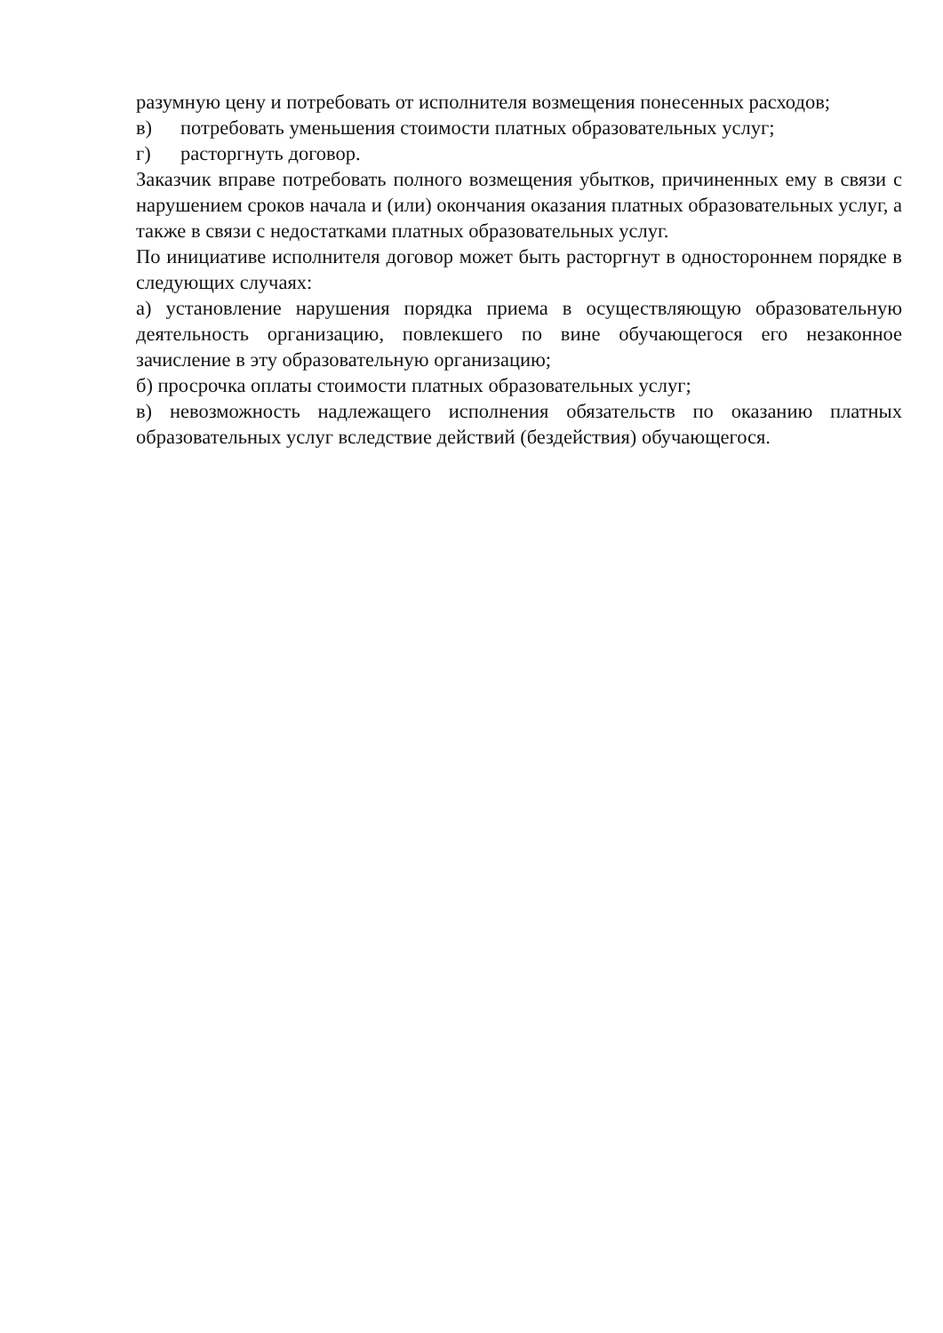разумную цену и потребовать от исполнителя возмещения понесенных расходов;
в) потребовать уменьшения стоимости платных образовательных услуг;
г) расторгнуть договор.
Заказчик вправе потребовать полного возмещения убытков, причиненных ему в связи с нарушением сроков начала и (или) окончания оказания платных образовательных услуг, а также в связи с недостатками платных образовательных услуг.
По инициативе исполнителя договор может быть расторгнут в одностороннем порядке в следующих случаях:
а) установление нарушения порядка приема в осуществляющую образовательную деятельность организацию, повлекшего по вине обучающегося его незаконное зачисление в эту образовательную организацию;
б) просрочка оплаты стоимости платных образовательных услуг;
в) невозможность надлежащего исполнения обязательств по оказанию платных образовательных услуг вследствие действий (бездействия) обучающегося.